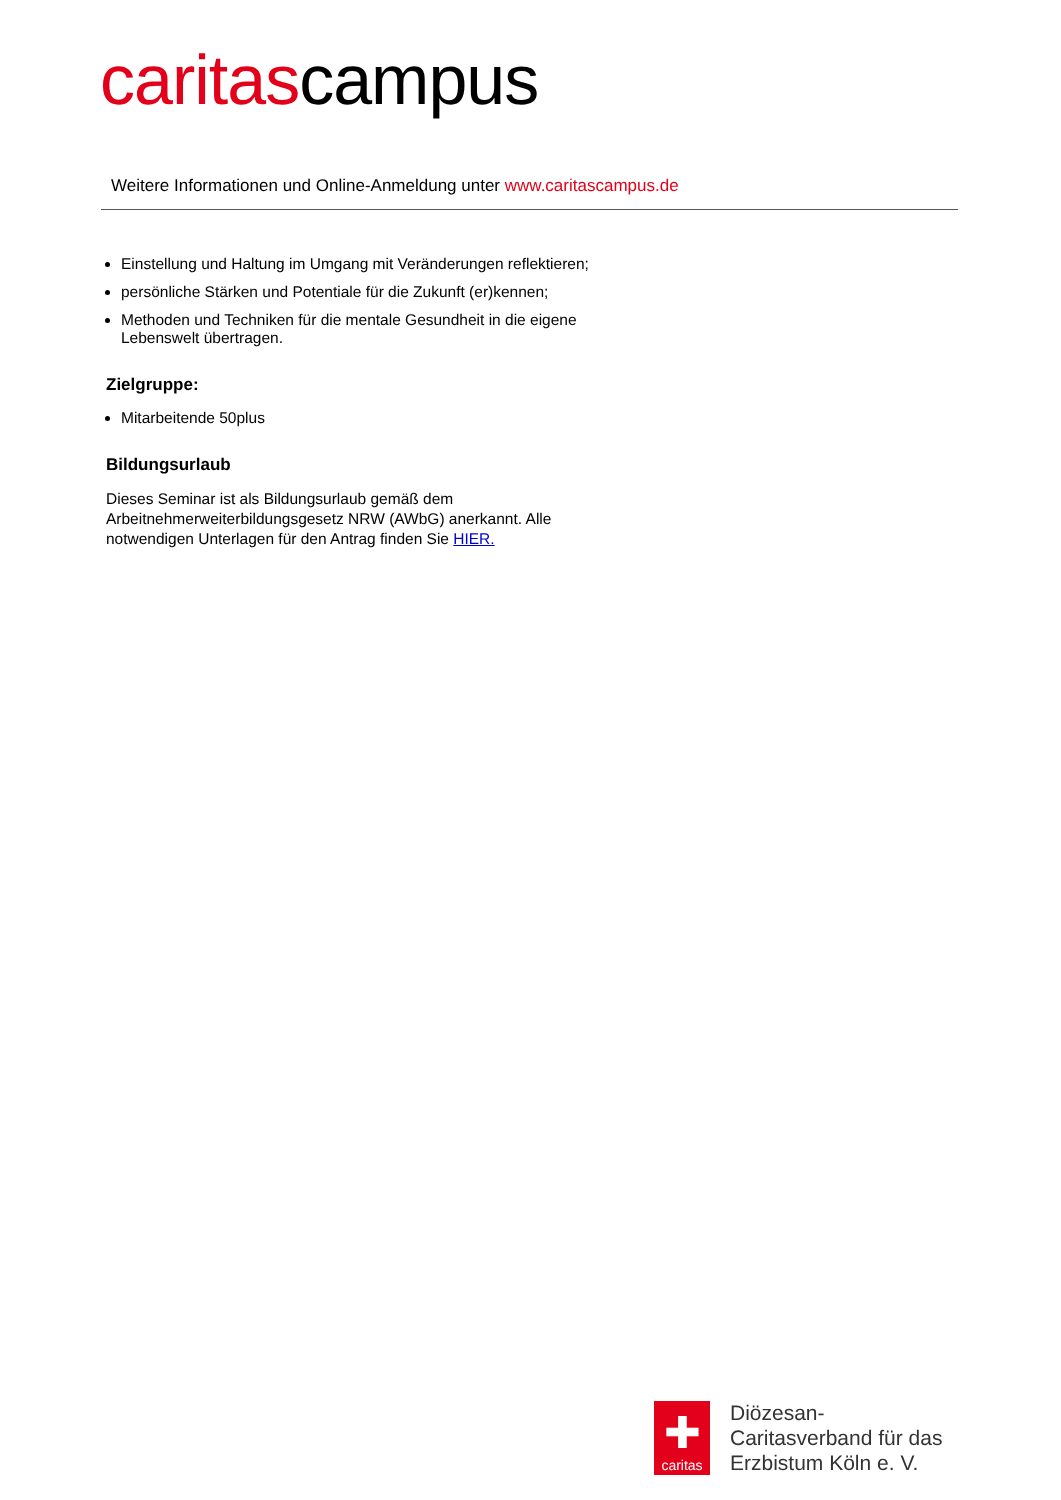caritascampus
Weitere Informationen und Online-Anmeldung unter www.caritascampus.de
Einstellung und Haltung im Umgang mit Veränderungen reflektieren;
persönliche Stärken und Potentiale für die Zukunft (er)kennen;
Methoden und Techniken für die mentale Gesundheit in die eigene Lebenswelt übertragen.
Zielgruppe:
Mitarbeitende 50plus
Bildungsurlaub
Dieses Seminar ist als Bildungsurlaub gemäß dem Arbeitnehmerweiterbildungsgesetz NRW (AWbG) anerkannt. Alle notwendigen Unterlagen für den Antrag finden Sie HIER.
✚
caritas
Diözesan-
Caritasverband für das
Erzbistum Köln e. V.